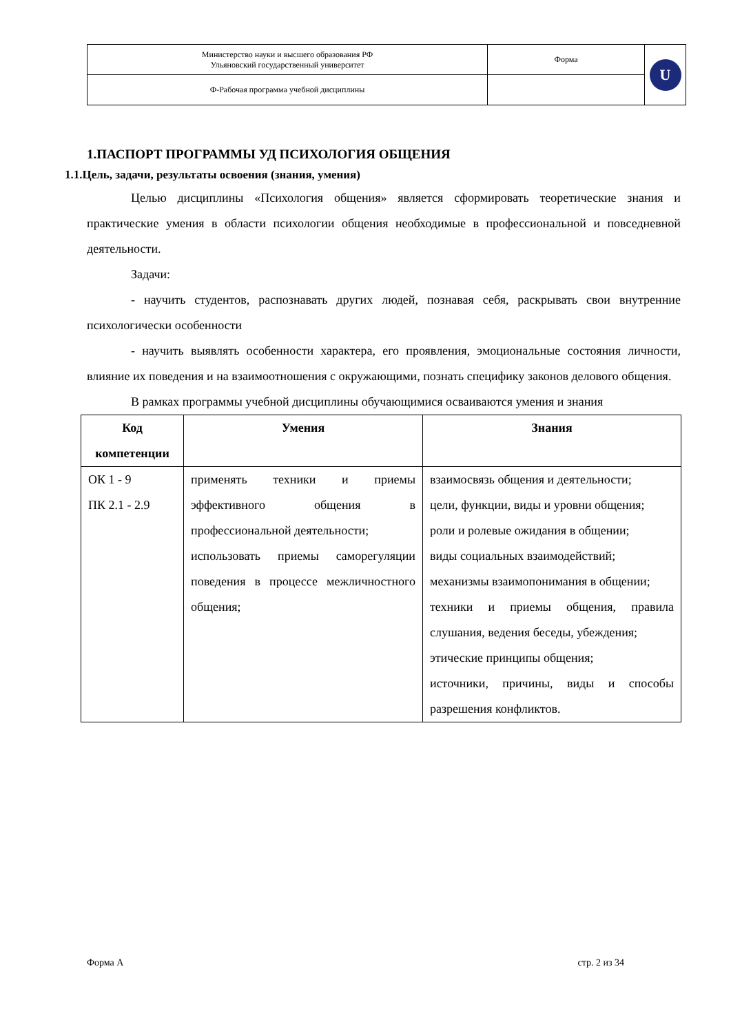| Министерство науки и высшего образования РФ Ульяновский государственный университет | Форма | U |
| Ф-Рабочая программа учебной дисциплины | | |
1.ПАСПОРТ ПРОГРАММЫ УД ПСИХОЛОГИЯ ОБЩЕНИЯ
1.1.Цель, задачи, результаты освоения (знания, умения)
Целью дисциплины «Психология общения» является сформировать теоретические знания и практические умения в области психологии общения необходимые в профессиональной и повседневной деятельности.
Задачи:
- научить студентов, распознавать других людей, познавая себя, раскрывать свои внутренние психологически особенности
- научить выявлять особенности характера, его проявления, эмоциональные состояния личности, влияние их поведения и на взаимоотношения с окружающими, познать специфику законов делового общения.
В рамках программы учебной дисциплины обучающимися осваиваются умения и знания
| Код компетенции | Умения | Знания |
| --- | --- | --- |
| ОК 1 - 9 ПК 2.1 - 2.9 | применять техники и приемы эффективного общения в профессиональной деятельности; использовать приемы саморегуляции поведения в процессе межличностного общения; | взаимосвязь общения и деятельности; цели, функции, виды и уровни общения; роли и ролевые ожидания в общении; виды социальных взаимодействий; механизмы взаимопонимания в общении; техники и приемы общения, правила слушания, ведения беседы, убеждения; этические принципы общения; источники, причины, виды и способы разрешения конфликтов. |
Форма А стр. 2 из 34